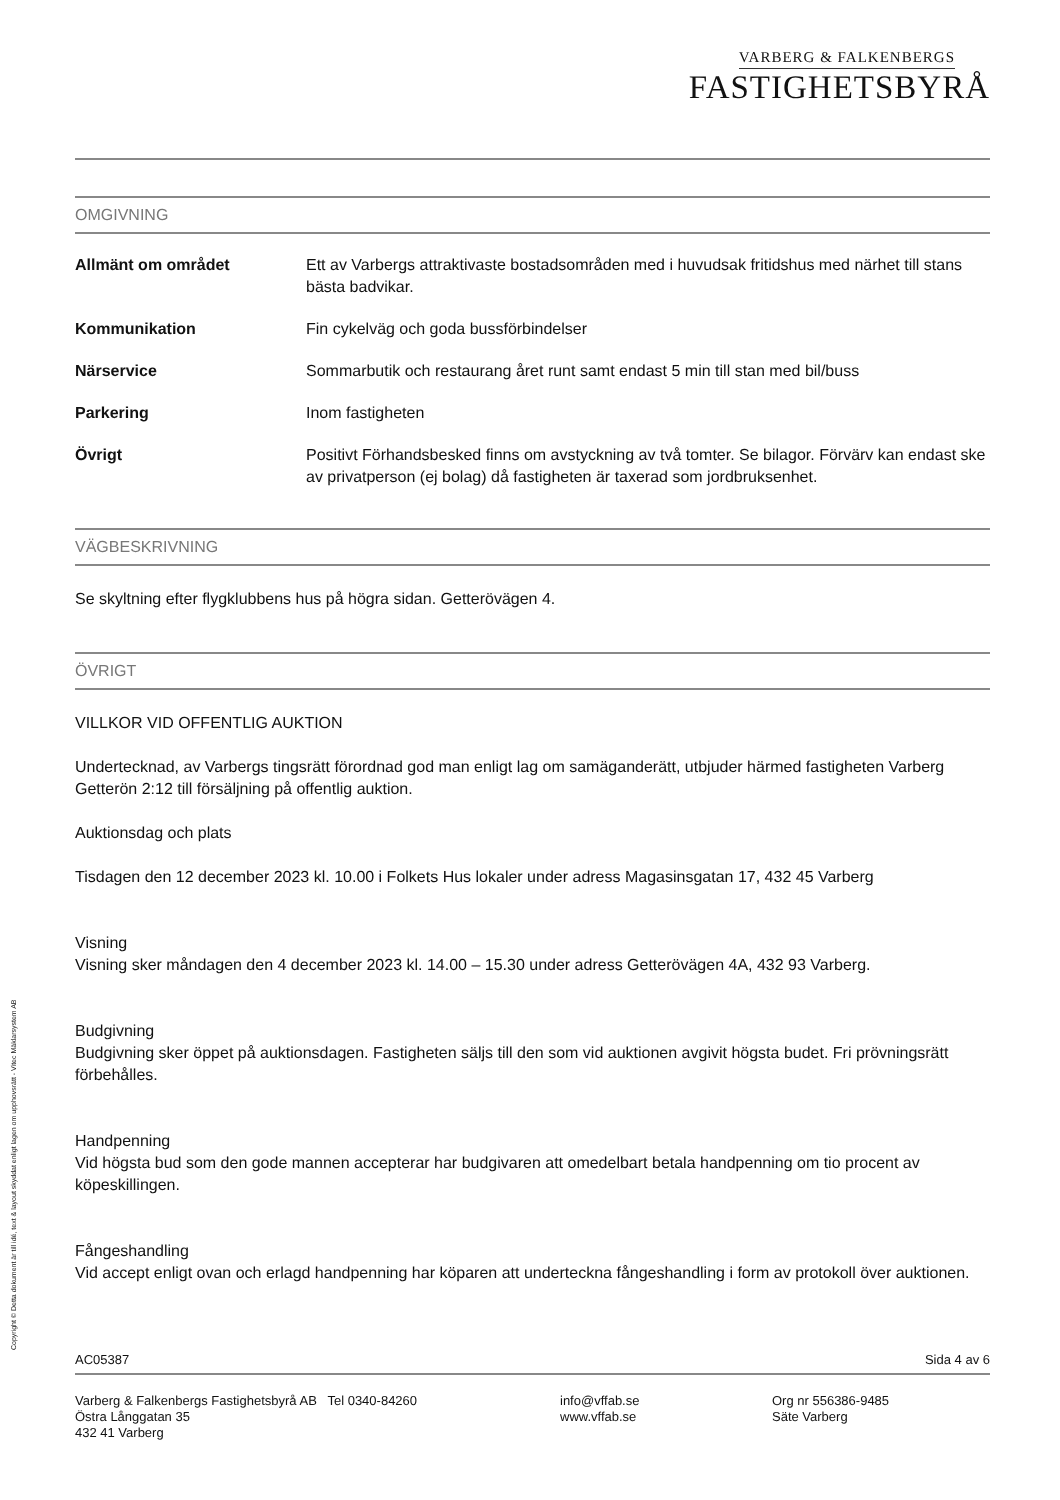VARBERG & FALKENBERGS
FASTIGHETSBYRÅ
OMGIVNING
Allmänt om området Ett av Varbergs attraktivaste bostadsområden med i huvudsak fritidshus med närhet till stans bästa badvikar.
Kommunikation Fin cykelväg och goda bussförbindelser
Närservice Sommarbutik och restaurang året runt samt endast 5 min till stan med bil/buss
Parkering Inom fastigheten
Övrigt Positivt Förhandsbesked finns om avstyckning av två tomter. Se bilagor. Förvärv kan endast ske av privatperson (ej bolag) då fastigheten är taxerad som jordbruksenhet.
VÄGBESKRIVNING
Se skyltning efter flygklubbens hus på högra sidan. Getterövägen 4.
ÖVRIGT
VILLKOR VID OFFENTLIG AUKTION
Undertecknad, av Varbergs tingsrätt förordnad god man enligt lag om samäganderätt, utbjuder härmed fastigheten Varberg Getterön 2:12 till försäljning på offentlig auktion.
Auktionsdag och plats
Tisdagen den 12 december 2023 kl. 10.00 i Folkets Hus lokaler under adress Magasinsgatan 17, 432 45 Varberg
Visning
Visning sker måndagen den 4 december 2023 kl. 14.00 – 15.30 under adress Getterövägen 4A, 432 93 Varberg.
Budgivning
Budgivning sker öppet på auktionsdagen. Fastigheten säljs till den som vid auktionen avgivit högsta budet. Fri prövningsrätt förbehålles.
Handpenning
Vid högsta bud som den gode mannen accepterar har budgivaren att omedelbart betala handpenning om tio procent av köpeskillingen.
Fångeshandling
Vid accept enligt ovan och erlagd handpenning har köparen att underteckna fångeshandling i form av protokoll över auktionen.
AC05387 Sida 4 av 6
Varberg & Falkenbergs Fastighetsbyrå AB Tel 0340-84260
Östra Långgatan 35
432 41 Varberg info@vffab.se
www.vffab.se Org nr 556386-9485
Säte Varberg
Copyright © Detta dokument är till idé, text & layout skyddat enligt lagen om upphovsrätt - Vitec Mäklarsystem AB